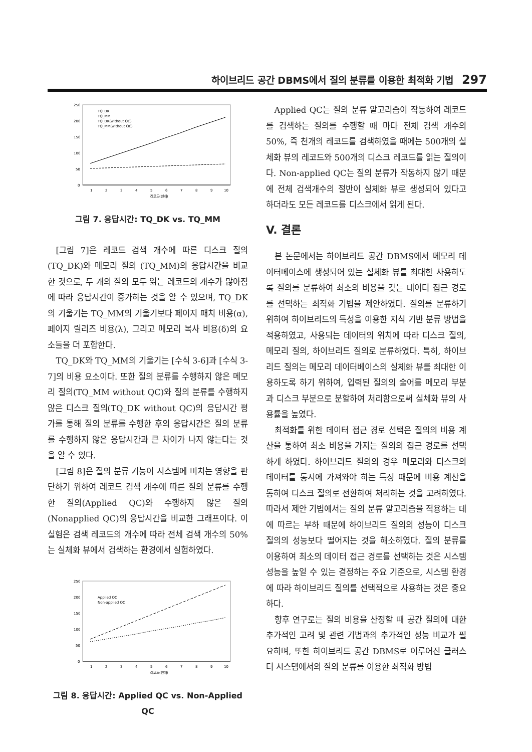하이브리드 공간 DBMS에서 질의 분류를 이용한 최적화 기법 297
250
200
150
100
50
0
TQ_DK
TQ_MM
TQ_DK(without QC)
TQ_MM(without QC)
1
2
3
4
5
6
7
8
9
10
레코드(천개)
그림 7. 응답시간: TQ_DK vs. TQ_MM
[그림 7]은 레코드 검색 개수에 따른 디스크 질의 (TQ_DK)와 메모리 질의 (TQ_MM)의 응답시간을 비교한 것으로, 두 개의 질의 모두 읽는 레코드의 개수가 많아짐에 따라 응답시간이 증가하는 것을 알 수 있으며, TQ_DK의 기울기는 TQ_MM의 기울기보다 페이지 패치 비용(α), 페이지 릴리즈 비용(λ), 그리고 메모리 복사 비용(δ)의 요소들을 더 포함한다.
TQ_DK와 TQ_MM의 기울기는 [수식 3-6]과 [수식 3-7]의 비용 요소이다. 또한 질의 분류를 수행하지 않은 메모리 질의(TQ_MM without QC)와 질의 분류를 수행하지 않은 디스크 질의(TQ_DK without QC)의 응답시간 평가를 통해 질의 분류를 수행한 후의 응답시간은 질의 분류를 수행하지 않은 응답시간과 큰 차이가 나지 않는다는 것을 알 수 있다.
[그림 8]은 질의 분류 기능이 시스템에 미치는 영향을 판단하기 위하여 레코드 검색 개수에 따른 질의 분류를 수행한 질의(Applied QC)와 수행하지 않은 질의 (Nonapplied QC)의 응답시간을 비교한 그래프이다. 이 실험은 검색 레코드의 개수에 따라 전체 검색 개수의 50%는 실체화 뷰에서 검색하는 환경에서 실험하였다.
250
200
150
100
50
0
Applied QC
Non-applied QC
1
2
3
4
5
6
7
8
9
10
레코드(천개)
그림 8. 응답시간: Applied QC vs. Non-Applied QC
Applied QC는 질의 분류 알고리즘이 작동하여 레코드를 검색하는 질의를 수행할 때 마다 전체 검색 개수의 50%, 즉 천개의 레코드를 검색하였을 때에는 500개의 실체화 뷰의 레코드와 500개의 디스크 레코드를 읽는 질의이다. Non-applied QC는 질의 분류가 작동하지 않기 때문에 전체 검색개수의 절반이 실체화 뷰로 생성되어 있다고 하더라도 모든 레코드를 디스크에서 읽게 된다.
V. 결론
본 논문에서는 하이브리드 공간 DBMS에서 메모리 데이터베이스에 생성되어 있는 실체화 뷰를 최대한 사용하도록 질의를 분류하여 최소의 비용을 갖는 데이터 접근 경로를 선택하는 최적화 기법을 제안하였다. 질의를 분류하기 위하여 하이브리드의 특성을 이용한 지식 기반 분류 방법을 적용하였고, 사용되는 데이터의 위치에 따라 디스크 질의, 메모리 질의, 하이브리드 질의로 분류하였다. 특히, 하이브리드 질의는 메모리 데이터베이스의 실체화 뷰를 최대한 이용하도록 하기 위하여, 입력된 질의의 술어를 메모리 부분과 디스크 부분으로 분할하여 처리함으로써 실체화 뷰의 사용률을 높였다.
최적화를 위한 데이터 접근 경로 선택은 질의의 비용 계산을 통하여 최소 비용을 가지는 질의의 접근 경로를 선택하게 하였다. 하이브리드 질의의 경우 메모리와 디스크의 데이터를 동시에 가져와야 하는 특징 때문에 비용 계산을 통하여 디스크 질의로 전환하여 처리하는 것을 고려하였다. 따라서 제안 기법에서는 질의 분류 알고리즘을 적용하는 데에 따르는 부하 때문에 하이브리드 질의의 성능이 디스크 질의의 성능보다 떨어지는 것을 해소하였다. 질의 분류를 이용하여 최소의 데이터 접근 경로를 선택하는 것은 시스템 성능을 높일 수 있는 결정하는 주요 기준으로, 시스템 환경에 따라 하이브리드 질의를 선택적으로 사용하는 것은 중요하다.
향후 연구로는 질의 비용을 산정할 때 공간 질의에 대한 추가적인 고려 및 관련 기법과의 추가적인 성능 비교가 필요하며, 또한 하이브리드 공간 DBMS로 이루어진 클러스터 시스템에서의 질의 분류를 이용한 최적화 방법